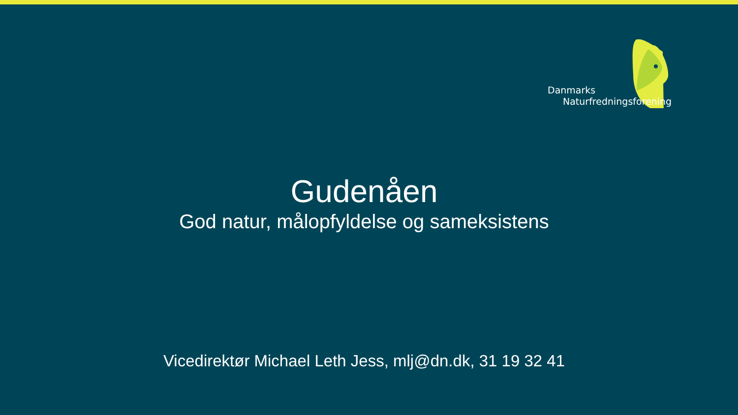Danmarks
Naturfredningsforening
Gudenåen
God natur, målopfyldelse og sameksistens
Vicedirektør Michael Leth Jess, mlj@dn.dk, 31 19 32 41